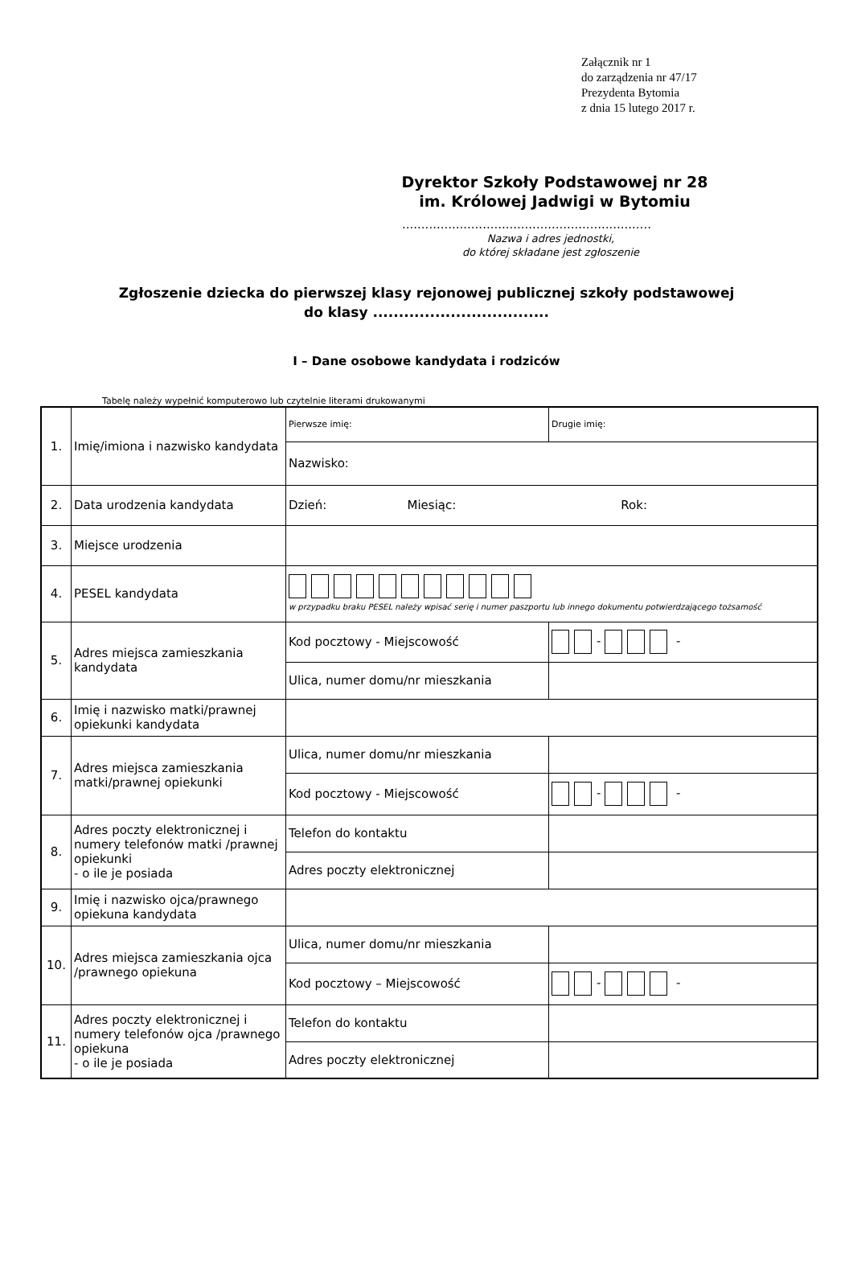Załącznik nr 1
do zarządzenia nr 47/17
Prezydenta Bytomia
z dnia 15 lutego 2017 r.
Dyrektor Szkoły Podstawowej nr 28
im. Królowej Jadwigi w Bytomiu
.................................................................
Nazwa i adres jednostki,
do której składane jest zgłoszenie
Zgłoszenie dziecka do pierwszej klasy rejonowej publicznej szkoły podstawowej
do klasy ..................................
I – Dane osobowe kandydata i rodziców
Tabelę należy wypełnić komputerowo lub czytelnie literami drukowanymi
| 1. | Imię/imiona i nazwisko kandydata | Pierwsze imię: | Drugie imię: |
| | | Nazwisko: | |
| 2. | Data urodzenia kandydata | Dzień: Miesiąc: Rok: | |
| 3. | Miejsce urodzenia | | |
| 4. | PESEL kandydata | w przypadku braku PESEL należy wpisać serię i numer paszportu lub innego dokumentu potwierdzającego tożsamość | |
| 5. | Adres miejsca zamieszkania kandydata | Kod pocztowy - Miejscowość | - - |
| | | Ulica, numer domu/nr mieszkania | |
| 6. | Imię i nazwisko matki/prawnej opiekunki kandydata | | |
| 7. | Adres miejsca zamieszkania matki/prawnej opiekunki | Ulica, numer domu/nr mieszkania | |
| | | Kod pocztowy - Miejscowość | - - |
| 8. | Adres poczty elektronicznej i numery telefonów matki /prawnej opiekunki - o ile je posiada | Telefon do kontaktu | |
| | | Adres poczty elektronicznej | |
| 9. | Imię i nazwisko ojca/prawnego opiekuna kandydata | | |
| 10. | Adres miejsca zamieszkania ojca /prawnego opiekuna | Ulica, numer domu/nr mieszkania | |
| | | Kod pocztowy – Miejscowość | - - |
| 11. | Adres poczty elektronicznej i numery telefonów ojca /prawnego opiekuna - o ile je posiada | Telefon do kontaktu | |
| | | Adres poczty elektronicznej | |